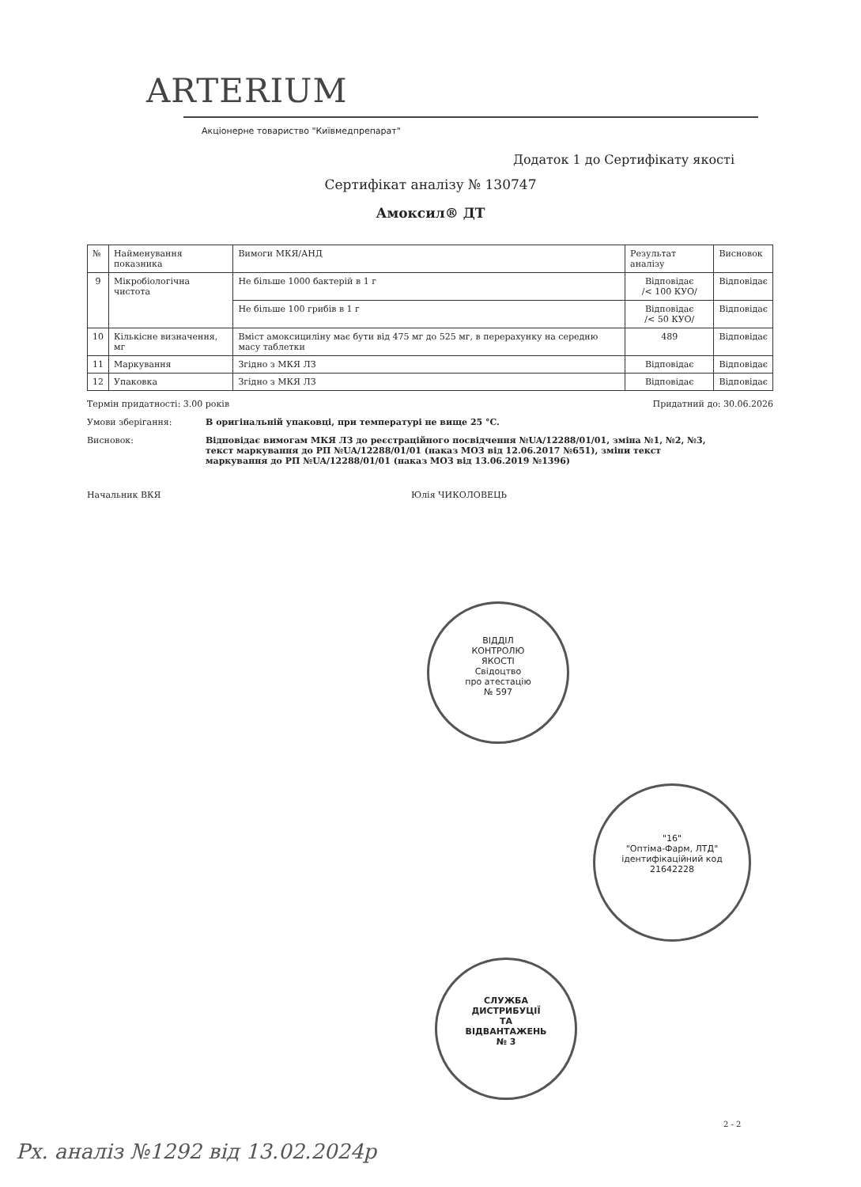ARTERIUM
Акціонерне товариство "Київмедпрепарат"
Додаток 1 до Сертифікату якості
Сертифікат аналізу № 130747
Амоксил® ДТ
| № | Найменування показника | Вимоги МКЯ/АНД | Результат аналізу | Висновок |
| --- | --- | --- | --- | --- |
| 9 | Мікробіологічна чистота | Не більше 1000 бактерій в 1 г | Відповідає /< 100 КУО/ | Відповідає |
| | | Не більше 100 грибів в 1 г | Відповідає /< 50 КУО/ | Відповідає |
| 10 | Кількісне визначення, мг | Вміст амоксициліну має бути від 475 мг до 525 мг, в перерахунку на середню масу таблетки | 489 | Відповідає |
| 11 | Маркування | Згідно з МКЯ ЛЗ | Відповідає | Відповідає |
| 12 | Упаковка | Згідно з МКЯ ЛЗ | Відповідає | Відповідає |
Термін придатності: 3.00 років Придатний до: 30.06.2026
Умови зберігання: В оригінальній упаковці, при температурі не вище 25 °C.
Висновок: Відповідає вимогам МКЯ ЛЗ до реєстраційного посвідчення №UA/12288/01/01, зміна №1, №2, №3, текст маркування до РП №UA/12288/01/01 (наказ МОЗ від 12.06.2017 №651), зміни текст маркування до РП №UA/12288/01/01 (наказ МОЗ від 13.06.2019 №1396)
Начальник ВКЯ Юлія ЧИКОЛОВЕЦЬ
ВІДДІЛ
КОНТРОЛЮ
ЯКОСТІ
Свідоцтво
про атестацію
№ 597
"16"
"Оптіма-Фарм, ЛТД"
ідентифікаційний код
21642228
СЛУЖБА
ДИСТРИБУЦІЇ
ТА
ВІДВАНТАЖЕНЬ
№ 3
2 - 2
Рх. аналіз №1292 від 13.02.2024р